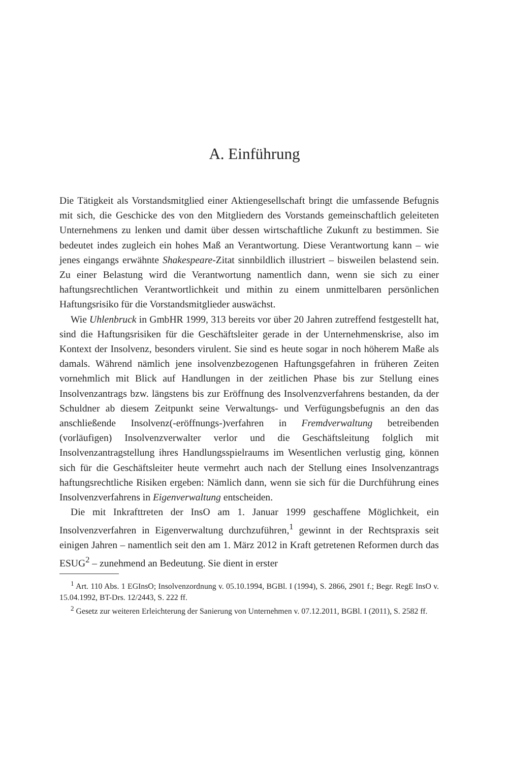A. Einführung
Die Tätigkeit als Vorstandsmitglied einer Aktiengesellschaft bringt die umfassende Befugnis mit sich, die Geschicke des von den Mitgliedern des Vorstands gemeinschaftlich geleiteten Unternehmens zu lenken und damit über dessen wirtschaftliche Zukunft zu bestimmen. Sie bedeutet indes zugleich ein hohes Maß an Verantwortung. Diese Verantwortung kann – wie jenes eingangs erwähnte Shakespeare-Zitat sinnbildlich illustriert – bisweilen belastend sein. Zu einer Belastung wird die Verantwortung namentlich dann, wenn sie sich zu einer haftungsrechtlichen Verantwortlichkeit und mithin zu einem unmittelbaren persönlichen Haftungsrisiko für die Vorstandsmitglieder auswächst.
Wie Uhlenbruck in GmbHR 1999, 313 bereits vor über 20 Jahren zutreffend festgestellt hat, sind die Haftungsrisiken für die Geschäftsleiter gerade in der Unternehmenskrise, also im Kontext der Insolvenz, besonders virulent. Sie sind es heute sogar in noch höherem Maße als damals. Während nämlich jene insolvenzbezogenen Haftungsgefahren in früheren Zeiten vornehmlich mit Blick auf Handlungen in der zeitlichen Phase bis zur Stellung eines Insolvenzantrags bzw. längstens bis zur Eröffnung des Insolvenzverfahrens bestanden, da der Schuldner ab diesem Zeitpunkt seine Verwaltungs- und Verfügungsbefugnis an den das anschließende Insolvenz(-eröffnungs-)verfahren in Fremdverwaltung betreibenden (vorläufigen) Insolvenzverwalter verlor und die Geschäftsleitung folglich mit Insolvenzantragstellung ihres Handlungsspielraums im Wesentlichen verlustig ging, können sich für die Geschäftsleiter heute vermehrt auch nach der Stellung eines Insolvenzantrags haftungsrechtliche Risiken ergeben: Nämlich dann, wenn sie sich für die Durchführung eines Insolvenzverfahrens in Eigenverwaltung entscheiden.
Die mit Inkrafttreten der InsO am 1. Januar 1999 geschaffene Möglichkeit, ein Insolvenzverfahren in Eigenverwaltung durchzuführen,<sup>1</sup> gewinnt in der Rechtspraxis seit einigen Jahren – namentlich seit den am 1. März 2012 in Kraft getretenen Reformen durch das ESUG<sup>2</sup> – zunehmend an Bedeutung. Sie dient in erster
<sup>1</sup> Art. 110 Abs. 1 EGInsO; Insolvenzordnung v. 05.10.1994, BGBl. I (1994), S. 2866, 2901 f.; Begr. RegE InsO v. 15.04.1992, BT-Drs. 12/2443, S. 222 ff.
<sup>2</sup> Gesetz zur weiteren Erleichterung der Sanierung von Unternehmen v. 07.12.2011, BGBl. I (2011), S. 2582 ff.